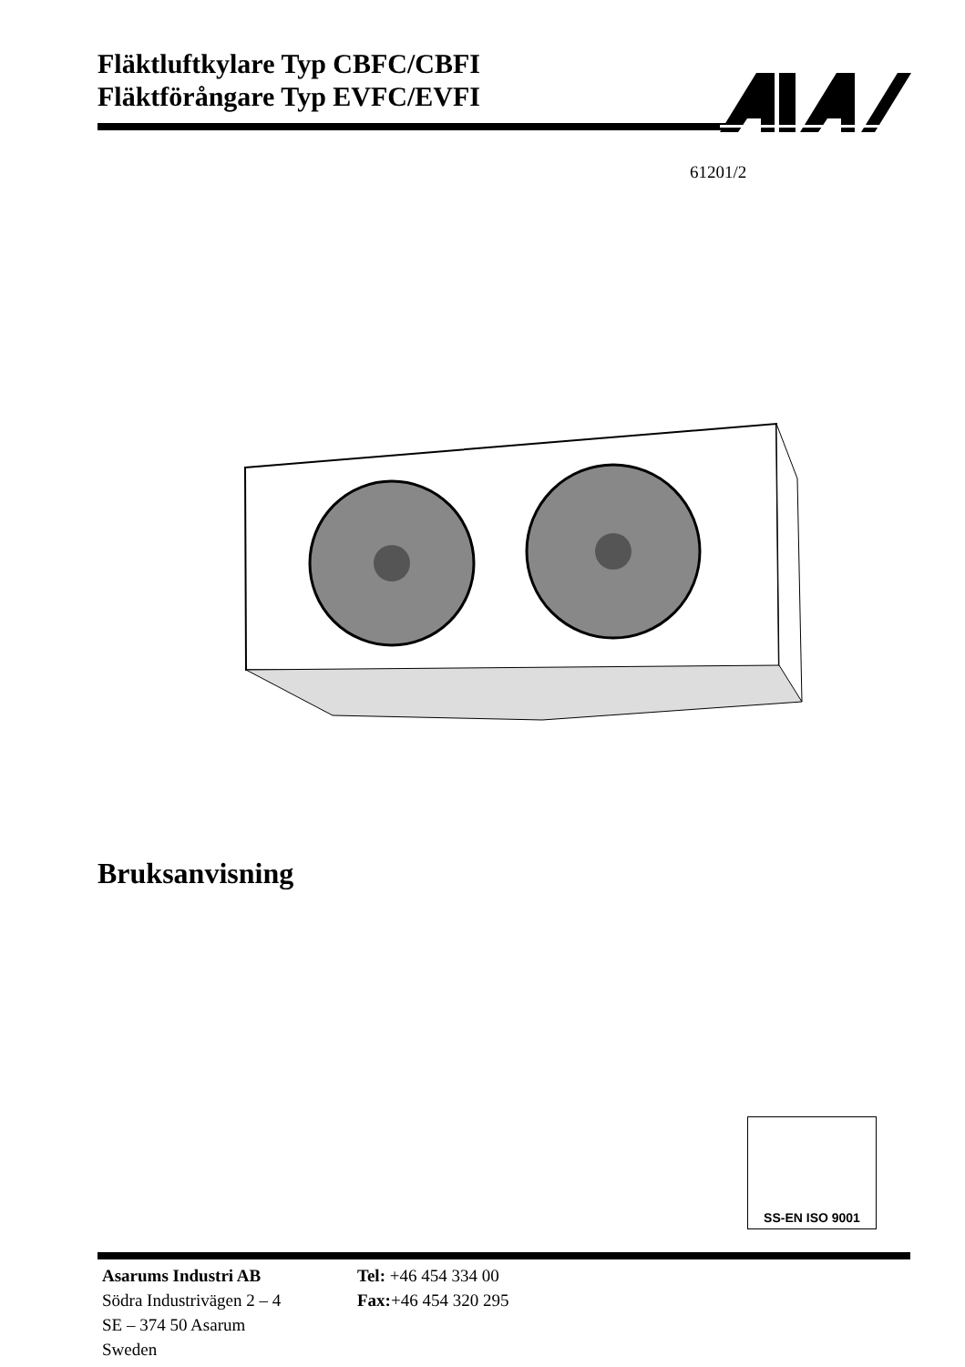Fläktluftkylare Typ CBFC/CBFI
Fläktförångare Typ EVFC/EVFI
61201/2
Bruksanvisning
SS-EN ISO 9001
Asarums Industri AB
Tel: +46 454 334 00
Södra Industrivägen 2 – 4
Fax:+46 454 320 295
SE – 374 50 Asarum
Sweden